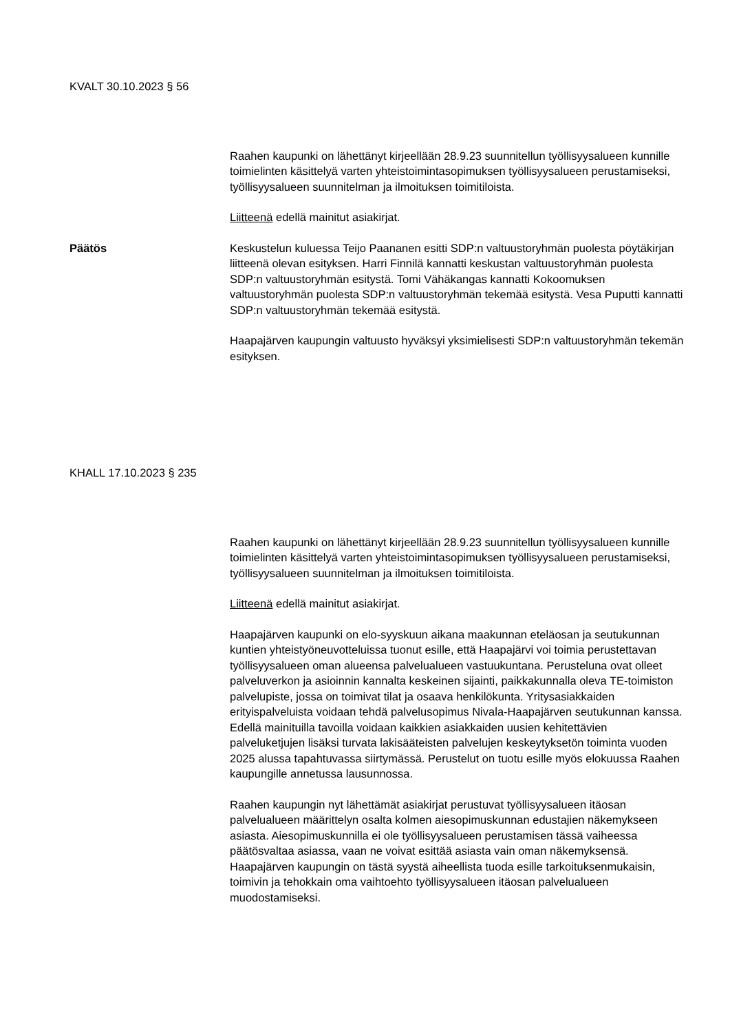KVALT 30.10.2023 § 56
Raahen kaupunki on lähettänyt kirjeellään 28.9.23 suunnitellun työllisyysalueen kunnille toimielinten käsittelyä varten yhteistoimintasopimuksen työllisyysalueen perustamiseksi, työllisyysalueen suunnitelman ja ilmoituksen toimitiloista.
Liitteenä edellä mainitut asiakirjat.
Päätös Keskustelun kuluessa Teijo Paananen esitti SDP:n valtuustoryhmän puolesta pöytäkirjan liitteenä olevan esityksen. Harri Finnilä kannatti keskustan valtuustoryhmän puolesta SDP:n valtuustoryhmän esitystä. Tomi Vähäkangas kannatti Kokoomuksen valtuustoryhmän puolesta SDP:n valtuustoryhmän tekemää esitystä. Vesa Puputti kannatti SDP:n valtuustoryhmän tekemää esitystä.
Haapajärven kaupungin valtuusto hyväksyi yksimielisesti SDP:n valtuustoryhmän tekemän esityksen.
KHALL 17.10.2023 § 235
Raahen kaupunki on lähettänyt kirjeellään 28.9.23 suunnitellun työllisyysalueen kunnille toimielinten käsittelyä varten yhteistoimintasopimuksen työllisyysalueen perustamiseksi, työllisyysalueen suunnitelman ja ilmoituksen toimitiloista.
Liitteenä edellä mainitut asiakirjat.
Haapajärven kaupunki on elo-syyskuun aikana maakunnan eteläosan ja seutukunnan kuntien yhteistyöneuvotteluissa tuonut esille, että Haapajärvi voi toimia perustettavan työllisyysalueen oman alueensa palvelualueen vastuukuntana. Perusteluna ovat olleet palveluverkon ja asioinnin kannalta keskeinen sijainti, paikkakunnalla oleva TE-toimiston palvelupiste, jossa on toimivat tilat ja osaava henkilökunta. Yritysasiakkaiden erityispalveluista voidaan tehdä palvelusopimus Nivala-Haapajärven seutukunnan kanssa. Edellä mainituilla tavoilla voidaan kaikkien asiakkaiden uusien kehitettävien palveluketjujen lisäksi turvata lakisääteisten palvelujen keskeytyksetön toiminta vuoden 2025 alussa tapahtuvassa siirtymässä. Perustelut on tuotu esille myös elokuussa Raahen kaupungille annetussa lausunnossa.
Raahen kaupungin nyt lähettämät asiakirjat perustuvat työllisyysalueen itäosan palvelualueen määrittelyn osalta kolmen aiesopimuskunnan edustajien näkemykseen asiasta. Aiesopimuskunnilla ei ole työllisyysalueen perustamisen tässä vaiheessa päätösvaltaa asiassa, vaan ne voivat esittää asiasta vain oman näkemyksensä. Haapajärven kaupungin on tästä syystä aiheellista tuoda esille tarkoituksenmukaisin, toimivin ja tehokkain oma vaihtoehto työllisyysalueen itäosan palvelualueen muodostamiseksi.